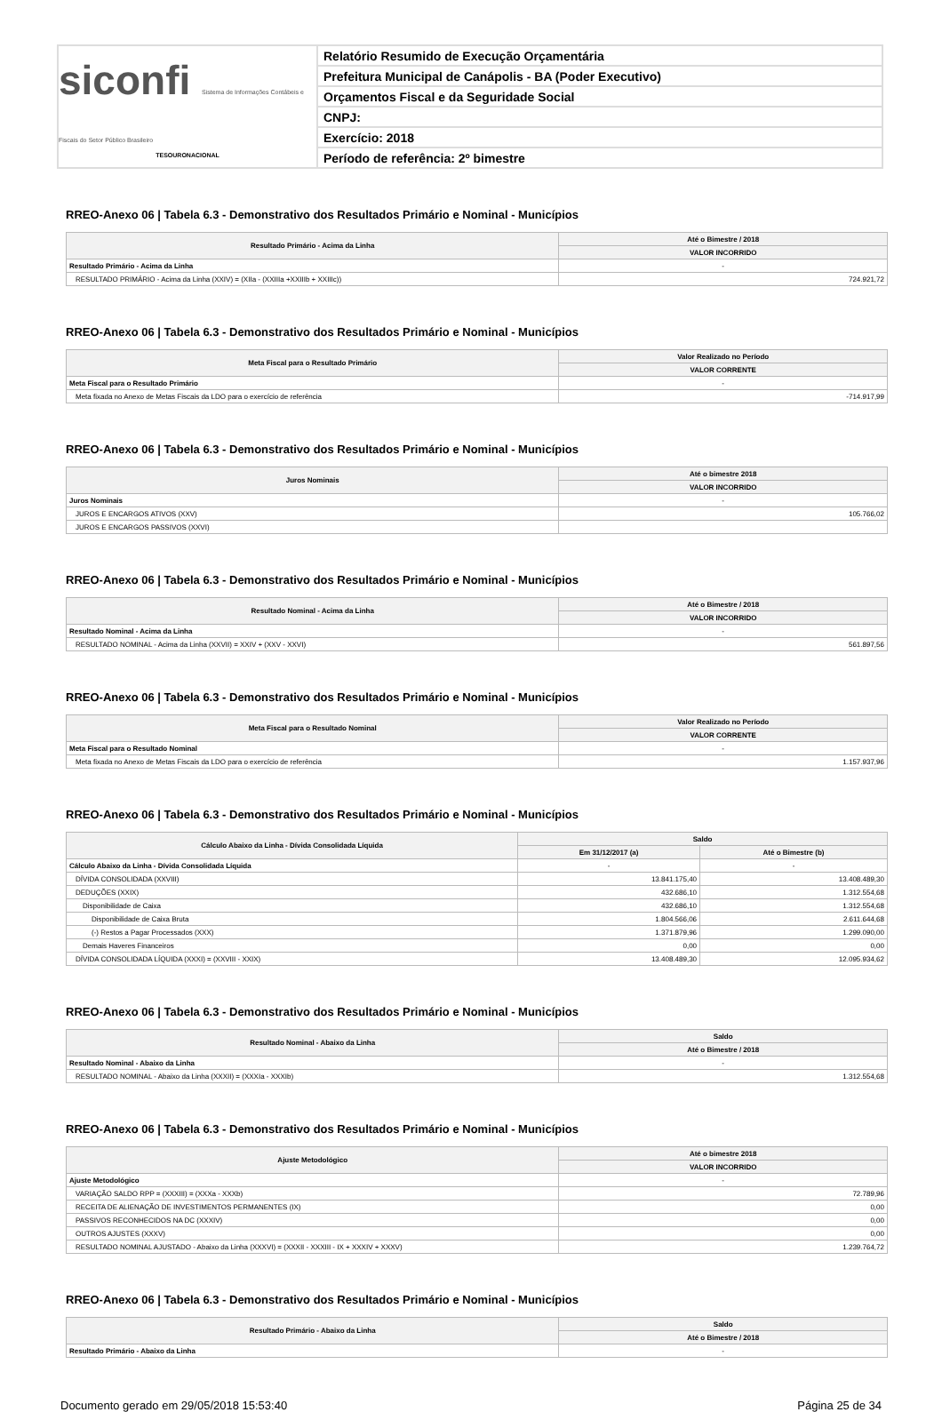siconfi Sistema de Informações Contábeis e Fiscais do Setor Público Brasileiro
TESOURONACIONAL
Relatório Resumido de Execução Orçamentária
Prefeitura Municipal de Canápolis - BA (Poder Executivo)
Orçamentos Fiscal e da Seguridade Social
CNPJ:
Exercício: 2018
Período de referência: 2º bimestre
RREO-Anexo 06 | Tabela 6.3 - Demonstrativo dos Resultados Primário e Nominal - Municípios
| Resultado Primário - Acima da Linha | Até o Bimestre / 2018 |
| --- | --- |
| | VALOR INCORRIDO |
| Resultado Primário - Acima da Linha | - |
| RESULTADO PRIMÁRIO - Acima da Linha (XXIV) = (XIIa - (XXIIIa +XXIIIb + XXIIIc)) | 724.921,72 |
RREO-Anexo 06 | Tabela 6.3 - Demonstrativo dos Resultados Primário e Nominal - Municípios
| Meta Fiscal para o Resultado Primário | Valor Realizado no Período |
| --- | --- |
| | VALOR CORRENTE |
| Meta Fiscal para o Resultado Primário | - |
| Meta fixada no Anexo de Metas Fiscais da LDO para o exercício de referência | -714.917,99 |
RREO-Anexo 06 | Tabela 6.3 - Demonstrativo dos Resultados Primário e Nominal - Municípios
| Juros Nominais | Até o bimestre 2018 |
| --- | --- |
| | VALOR INCORRIDO |
| Juros Nominais | - |
| JUROS E ENCARGOS ATIVOS (XXV) | 105.766,02 |
| JUROS E ENCARGOS PASSIVOS (XXVI) | |
RREO-Anexo 06 | Tabela 6.3 - Demonstrativo dos Resultados Primário e Nominal - Municípios
| Resultado Nominal - Acima da Linha | Até o Bimestre / 2018 |
| --- | --- |
| | VALOR INCORRIDO |
| Resultado Nominal - Acima da Linha | - |
| RESULTADO NOMINAL - Acima da Linha (XXVII) = XXIV + (XXV - XXVI) | 561.897,56 |
RREO-Anexo 06 | Tabela 6.3 - Demonstrativo dos Resultados Primário e Nominal - Municípios
| Meta Fiscal para o Resultado Nominal | Valor Realizado no Período |
| --- | --- |
| | VALOR CORRENTE |
| Meta Fiscal para o Resultado Nominal | - |
| Meta fixada no Anexo de Metas Fiscais da LDO para o exercício de referência | 1.157.937,96 |
RREO-Anexo 06 | Tabela 6.3 - Demonstrativo dos Resultados Primário e Nominal - Municípios
| Cálculo Abaixo da Linha - Dívida Consolidada Líquida | Saldo | |
| --- | --- | --- |
| | Em 31/12/2017 (a) | Até o Bimestre (b) |
| Cálculo Abaixo da Linha - Dívida Consolidada Líquida | - | - |
| DÍVIDA CONSOLIDADA (XXVIII) | 13.841.175,40 | 13.408.489,30 |
| DEDUÇÕES (XXIX) | 432.686,10 | 1.312.554,68 |
| Disponibilidade de Caixa | 432.686,10 | 1.312.554,68 |
| Disponibilidade de Caixa Bruta | 1.804.566,06 | 2.611.644,68 |
| (-) Restos a Pagar Processados (XXX) | 1.371.879,96 | 1.299.090,00 |
| Demais Haveres Financeiros | 0,00 | 0,00 |
| DÍVIDA CONSOLIDADA LÍQUIDA (XXXI) = (XXVIII - XXIX) | 13.408.489,30 | 12.095.934,62 |
RREO-Anexo 06 | Tabela 6.3 - Demonstrativo dos Resultados Primário e Nominal - Municípios
| Resultado Nominal - Abaixo da Linha | Saldo |
| --- | --- |
| | Até o Bimestre / 2018 |
| Resultado Nominal - Abaixo da Linha | - |
| RESULTADO NOMINAL - Abaixo da Linha (XXXII) = (XXXIa - XXXIb) | 1.312.554,68 |
RREO-Anexo 06 | Tabela 6.3 - Demonstrativo dos Resultados Primário e Nominal - Municípios
| Ajuste Metodológico | Até o bimestre 2018 |
| --- | --- |
| | VALOR INCORRIDO |
| Ajuste Metodológico | - |
| VARIAÇÃO SALDO RPP = (XXXIII) = (XXXa - XXXb) | 72.789,96 |
| RECEITA DE ALIENAÇÃO DE INVESTIMENTOS PERMANENTES (IX) | 0,00 |
| PASSIVOS RECONHECIDOS NA DC (XXXIV) | 0,00 |
| OUTROS AJUSTES (XXXV) | 0,00 |
| RESULTADO NOMINAL AJUSTADO - Abaixo da Linha (XXXVI) = (XXXII - XXXIII - IX + XXXIV + XXXV) | 1.239.764,72 |
RREO-Anexo 06 | Tabela 6.3 - Demonstrativo dos Resultados Primário e Nominal - Municípios
| Resultado Primário - Abaixo da Linha | Saldo |
| --- | --- |
| | Até o Bimestre / 2018 |
| Resultado Primário - Abaixo da Linha | - |
Documento gerado em 29/05/2018 15:53:40 Página 25 de 34